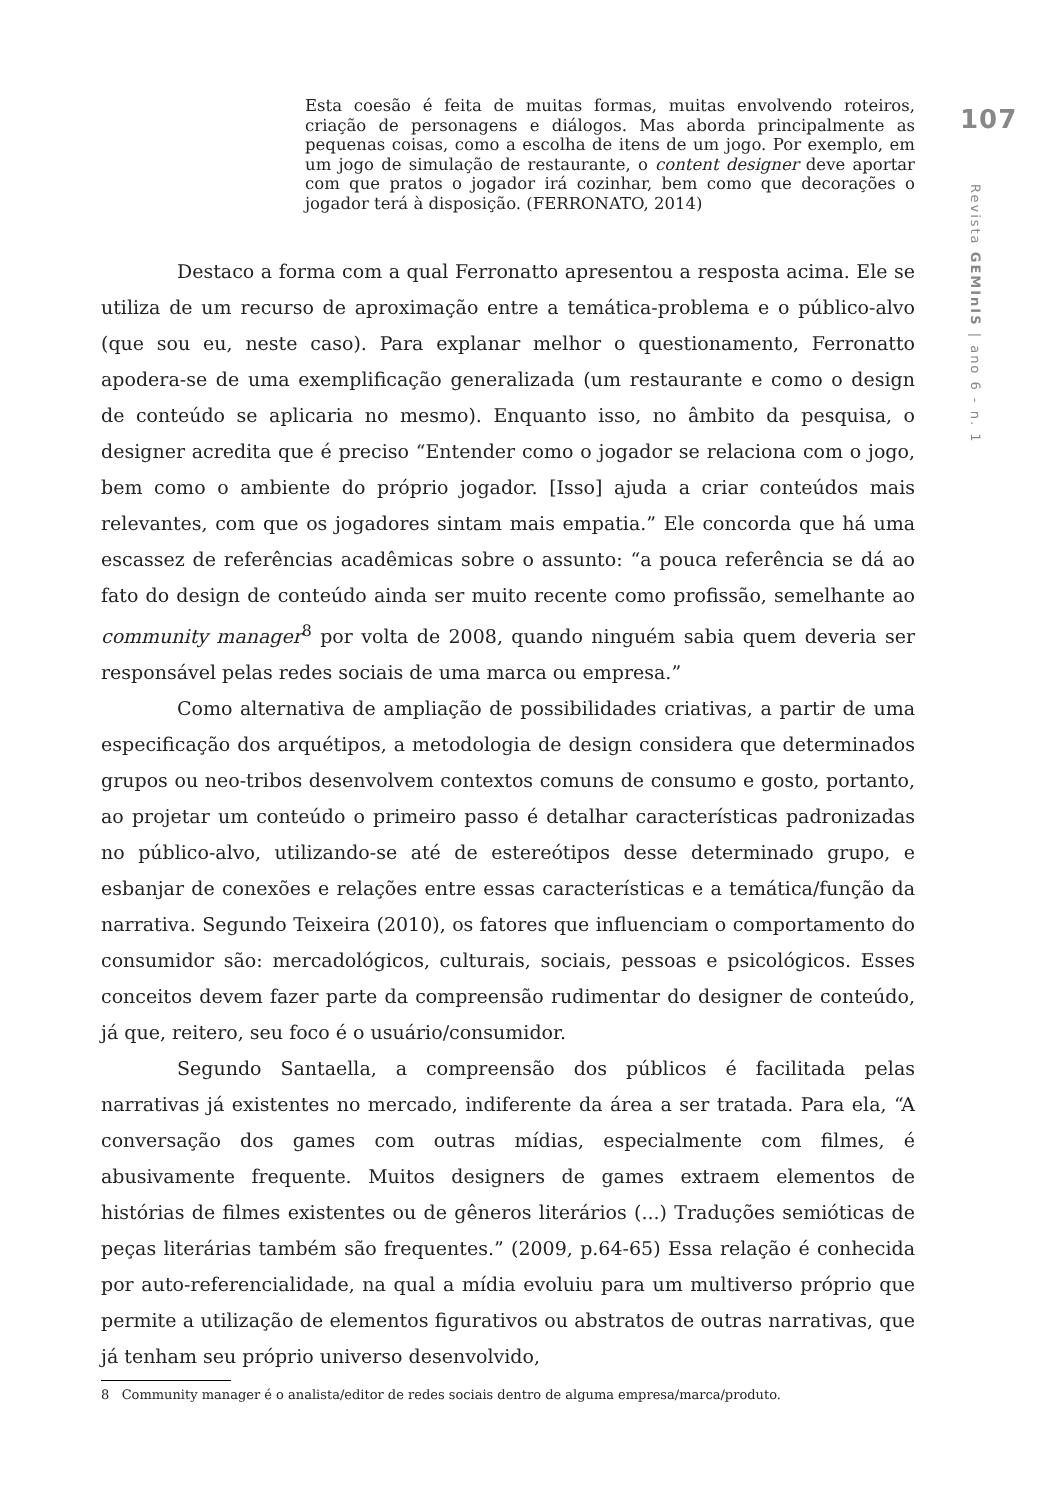Esta coesão é feita de muitas formas, muitas envolvendo roteiros, criação de personagens e diálogos. Mas aborda principalmente as pequenas coisas, como a escolha de itens de um jogo. Por exemplo, em um jogo de simulação de restaurante, o content designer deve aportar com que pratos o jogador irá cozinhar, bem como que decorações o jogador terá à disposição. (FERRONATO, 2014)
Destaco a forma com a qual Ferronatto apresentou a resposta acima. Ele se utiliza de um recurso de aproximação entre a temática-problema e o público-alvo (que sou eu, neste caso). Para explanar melhor o questionamento, Ferronatto apodera-se de uma exemplificação generalizada (um restaurante e como o design de conteúdo se aplicaria no mesmo). Enquanto isso, no âmbito da pesquisa, o designer acredita que é preciso “Entender como o jogador se relaciona com o jogo, bem como o ambiente do próprio jogador. [Isso] ajuda a criar conteúdos mais relevantes, com que os jogadores sintam mais empatia.” Ele concorda que há uma escassez de referências acadêmicas sobre o assunto: “a pouca referência se dá ao fato do design de conteúdo ainda ser muito recente como profissão, semelhante ao community manager<sup>8</sup> por volta de 2008, quando ninguém sabia quem deveria ser responsável pelas redes sociais de uma marca ou empresa.”
Como alternativa de ampliação de possibilidades criativas, a partir de uma especificação dos arquétipos, a metodologia de design considera que determinados grupos ou neo-tribos desenvolvem contextos comuns de consumo e gosto, portanto, ao projetar um conteúdo o primeiro passo é detalhar características padronizadas no público-alvo, utilizando-se até de estereótipos desse determinado grupo, e esbanjar de conexões e relações entre essas características e a temática/função da narrativa. Segundo Teixeira (2010), os fatores que influenciam o comportamento do consumidor são: mercadológicos, culturais, sociais, pessoas e psicológicos. Esses conceitos devem fazer parte da compreensão rudimentar do designer de conteúdo, já que, reitero, seu foco é o usuário/consumidor.
Segundo Santaella, a compreensão dos públicos é facilitada pelas narrativas já existentes no mercado, indiferente da área a ser tratada. Para ela, “A conversação dos games com outras mídias, especialmente com filmes, é abusivamente frequente. Muitos designers de games extraem elementos de histórias de filmes existentes ou de gêneros literários (...) Traduções semióticas de peças literárias também são frequentes.” (2009, p.64-65) Essa relação é conhecida por auto-referencialidade, na qual a mídia evoluiu para um multiverso próprio que permite a utilização de elementos figurativos ou abstratos de outras narrativas, que já tenham seu próprio universo desenvolvido,
8 Community manager é o analista/editor de redes sociais dentro de alguma empresa/marca/produto.
107
Revista GEMInIS | ano 6 - n. 1